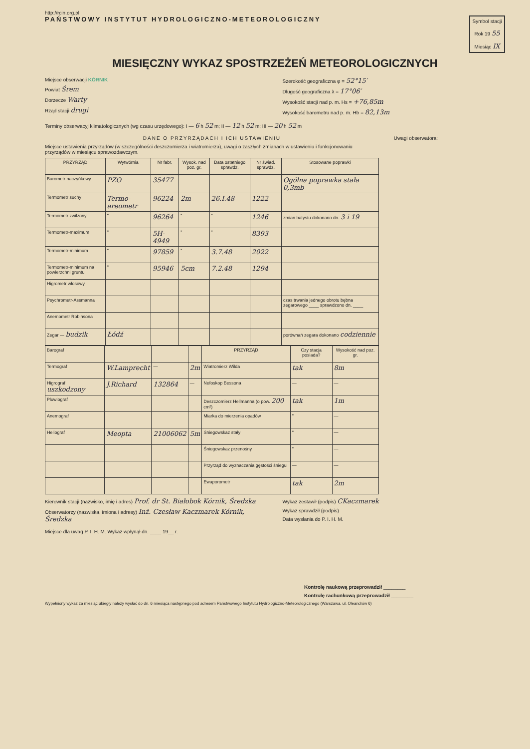http://rcin.org.pl
PAŃSTWOWY INSTYTUT HYDROLOGICZNO-METEOROLOGICZNY
Symbol stacji
Rok 19 55
Miesiąc IX
MIESIĘCZNY WYKAZ SPOSTRZEŻEŃ METEOROLOGICZNYCH
Miejsce obserwacji KÓRNIK
Powiat Śrem
Dorzecze Warty
Rząd stacji drugi
Szerokość geograficzna φ = 52°15′
Długość geograficzna λ = 17°06′
Wysokość stacji nad p. m. Hs = +76,85m
Wysokość barometru nad p. m. Hb = 82,13m
Terminy obserwacyj klimatologicznych (wg czasu urzędowego): I — 6 h 52 m; II — 12 h 52 m; III — 20 h 52 m
DANE O PRZYRZĄDACH I ICH USTAWIENIU
Miejsce ustawienia przyrządów (w szczególności deszczomierza i wiatromierza), uwagi o zaszłych zmianach w ustawieniu i funkcjonowaniu przyrządów w miesiącu sprawozdawczym.
| PRZYRZĄD | Wytwórnia | Nr fabr. | Wysok. nad poz. gr. | Data ostatniego sprawdz. | Nr świad. sprawdz. | Stosowane poprawki |
| --- | --- | --- | --- | --- | --- | --- |
| Barometr naczyńkowy | PZO | 35477 | | | | Ogólna poprawka stała 0,3mb |
| Termometr suchy | Termo-areometr | 96224 | 2m | 26.I.48 | 1222 | |
| Termometr zwilżony | " | 96264 | " | " | 1246 | zmian batystu dokonano dn. 3 i 19 |
| Termometr-maximum | " | 5H-4949 | " | " | 8393 | |
| Termometr-minimum | " | 97859 | " | 3.7.48 | 2022 | |
| Termometr-minimum na powierzchni gruntu | " | 95946 | 5cm | 7.2.48 | 1294 | |
| Higrometr włosowy | | | | | | |
| Psychrometr-Assmanna | | | | | | czas trwania jednego obrotu bębna zegarowego ____ sprawdzono dn. ____ |
| Anemometr Robinsona | | | | | | |
| Zegar — budzik | Łódź | | | | | porównań zegara dokonano codziennie |
| Barograf | | | | PRZYRZĄD | Czy stacja posiada? | Wysokość nad poz. gr. |
| Termograf | W.Lamprecht | — | 2m | Wiatromierz Wilda | tak | 8m |
| Higrograf uszkodzony | J.Richard | 132864 | — | Nefoskop Bessona | — | — |
| Pluwiograf | | | | Deszczomierz Hellmanna (o pow. 200 cm²) | tak | 1m |
| Anemograf | | | | Miarka do mierzenia opadów | " | — |
| Heliograf | Meopta | 21006062 | 5m | Śniegowskaz stały | " | — |
| | | | | Śniegowskaz przenośny | " | — |
| | | | | Przyrząd do wyznaczania gęstości śniegu | — | — |
| | | | | Ewaporometr | tak | 2m |
Uwagi obserwatora:
Kierownik stacji (nazwisko, imię i adres) Prof. dr St. Białobok Kórnik, Średzka
Obserwatorzy (nazwiska, imiona i adresy) Inż. Czesław Kaczmarek Kórnik, Średzka
Wykaz zestawił (podpis) CKaczmarek
Wykaz sprawdził (podpis)
Data wysłania do P. I. H. M.
Miejsce dla uwag P. I. H. M. Wykaz wpłynął dn. ____ 19__ r.
Kontrolę naukową przeprowadził ________
Kontrolę rachunkową przeprowadził ________
Wypełniony wykaz za miesiąc ubiegły należy wysłać do dn. 6 miesiąca następnego pod adresem Państwowego Instytutu Hydrologiczno-Meteorologicznego (Warszawa, ul. Oleandrów 6)